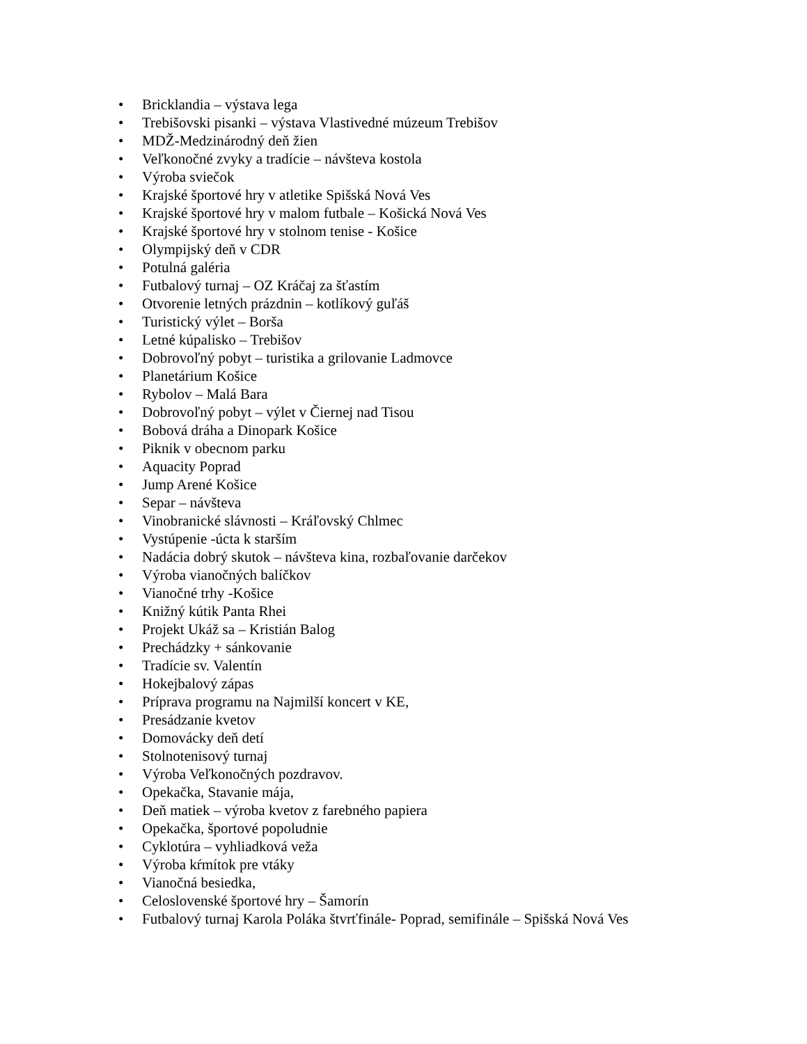• Bricklandia – výstava lega
• Trebišovski pisanki – výstava Vlastivedné múzeum Trebišov
• MDŽ-Medzinárodný deň žien
• Veľkonočné zvyky a tradície – návšteva kostola
• Výroba sviečok
• Krajské športové hry v atletike Spišská Nová Ves
• Krajské športové hry v malom futbale – Košická Nová Ves
• Krajské športové hry v stolnom tenise - Košice
• Olympijský deň v CDR
• Potulná galéria
• Futbalový turnaj – OZ Kráčaj za šťastím
• Otvorenie letných prázdnin – kotlíkový guľáš
• Turistický výlet – Borša
• Letné kúpalisko – Trebišov
• Dobrovoľný pobyt – turistika a grilovanie Ladmovce
• Planetárium Košice
• Rybolov – Malá Bara
• Dobrovoľný pobyt – výlet v Čiernej nad Tisou
• Bobová dráha a Dinopark Košice
• Piknik v obecnom parku
• Aquacity Poprad
• Jump Arené Košice
• Separ – návšteva
• Vinobranické slávnosti – Kráľovský Chlmec
• Vystúpenie -úcta k starším
• Nadácia dobrý skutok – návšteva kina, rozbaľovanie darčekov
• Výroba vianočných balíčkov
• Vianočné trhy -Košice
• Knižný kútik Panta Rhei
• Projekt Ukáž sa – Kristián Balog
• Prechádzky + sánkovanie
• Tradície sv. Valentín
• Hokejbalový zápas
• Príprava programu na Najmilší koncert v KE,
• Presádzanie kvetov
• Domovácky deň detí
• Stolnotenisový turnaj
• Výroba Veľkonočných pozdravov.
• Opekačka, Stavanie mája,
• Deň matiek – výroba kvetov z farebného papiera
• Opekačka, športové popoludnie
• Cyklotúra – vyhliadková veža
• Výroba kŕmítok pre vtáky
• Vianočná besiedka,
• Celoslovenské športové hry – Šamorín
• Futbalový turnaj Karola Poláka štvrťfinále- Poprad, semifinále – Spišská Nová Ves